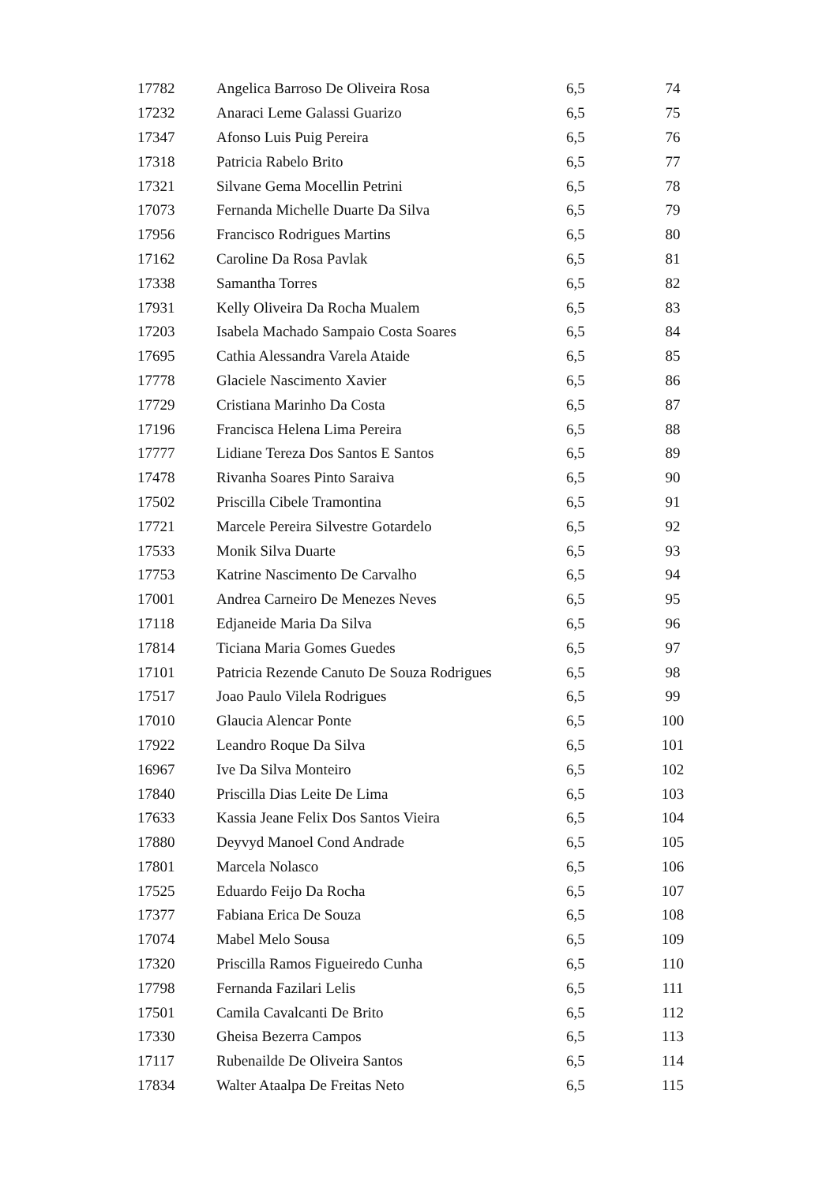| 17782 | Angelica Barroso De Oliveira Rosa | 6,5 | 74 |
| 17232 | Anaraci Leme Galassi Guarizo | 6,5 | 75 |
| 17347 | Afonso Luis Puig Pereira | 6,5 | 76 |
| 17318 | Patricia Rabelo Brito | 6,5 | 77 |
| 17321 | Silvane Gema Mocellin Petrini | 6,5 | 78 |
| 17073 | Fernanda Michelle Duarte Da Silva | 6,5 | 79 |
| 17956 | Francisco Rodrigues Martins | 6,5 | 80 |
| 17162 | Caroline Da Rosa Pavlak | 6,5 | 81 |
| 17338 | Samantha Torres | 6,5 | 82 |
| 17931 | Kelly Oliveira Da Rocha Mualem | 6,5 | 83 |
| 17203 | Isabela Machado Sampaio Costa Soares | 6,5 | 84 |
| 17695 | Cathia Alessandra Varela Ataide | 6,5 | 85 |
| 17778 | Glaciele Nascimento Xavier | 6,5 | 86 |
| 17729 | Cristiana Marinho Da Costa | 6,5 | 87 |
| 17196 | Francisca Helena Lima Pereira | 6,5 | 88 |
| 17777 | Lidiane Tereza Dos Santos E Santos | 6,5 | 89 |
| 17478 | Rivanha Soares Pinto Saraiva | 6,5 | 90 |
| 17502 | Priscilla Cibele Tramontina | 6,5 | 91 |
| 17721 | Marcele Pereira Silvestre Gotardelo | 6,5 | 92 |
| 17533 | Monik Silva Duarte | 6,5 | 93 |
| 17753 | Katrine Nascimento De Carvalho | 6,5 | 94 |
| 17001 | Andrea Carneiro De Menezes Neves | 6,5 | 95 |
| 17118 | Edjaneide Maria Da Silva | 6,5 | 96 |
| 17814 | Ticiana Maria Gomes Guedes | 6,5 | 97 |
| 17101 | Patricia Rezende Canuto De Souza Rodrigues | 6,5 | 98 |
| 17517 | Joao Paulo Vilela Rodrigues | 6,5 | 99 |
| 17010 | Glaucia Alencar Ponte | 6,5 | 100 |
| 17922 | Leandro Roque Da Silva | 6,5 | 101 |
| 16967 | Ive Da Silva Monteiro | 6,5 | 102 |
| 17840 | Priscilla Dias Leite De Lima | 6,5 | 103 |
| 17633 | Kassia Jeane Felix Dos Santos Vieira | 6,5 | 104 |
| 17880 | Deyvyd Manoel Cond Andrade | 6,5 | 105 |
| 17801 | Marcela Nolasco | 6,5 | 106 |
| 17525 | Eduardo Feijo Da Rocha | 6,5 | 107 |
| 17377 | Fabiana Erica De Souza | 6,5 | 108 |
| 17074 | Mabel Melo Sousa | 6,5 | 109 |
| 17320 | Priscilla Ramos Figueiredo Cunha | 6,5 | 110 |
| 17798 | Fernanda Fazilari Lelis | 6,5 | 111 |
| 17501 | Camila Cavalcanti De Brito | 6,5 | 112 |
| 17330 | Gheisa Bezerra Campos | 6,5 | 113 |
| 17117 | Rubenailde De Oliveira Santos | 6,5 | 114 |
| 17834 | Walter Ataalpa De Freitas Neto | 6,5 | 115 |